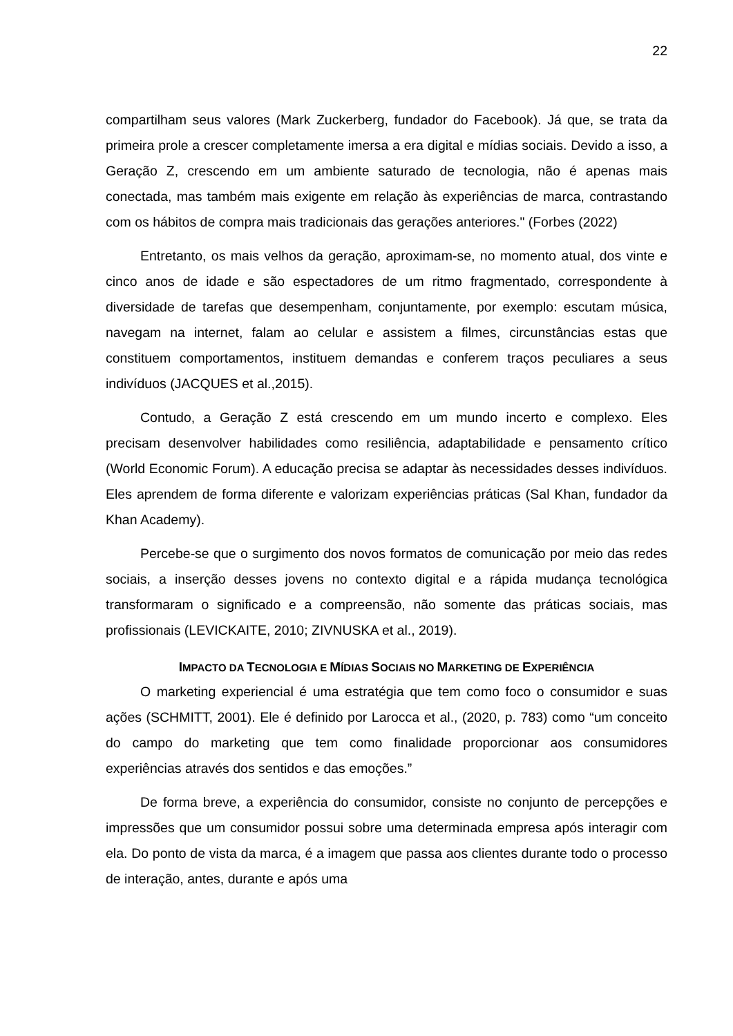22
compartilham seus valores (Mark Zuckerberg, fundador do Facebook). Já que, se trata da primeira prole a crescer completamente imersa a era digital e mídias sociais. Devido a isso, a Geração Z, crescendo em um ambiente saturado de tecnologia, não é apenas mais conectada, mas também mais exigente em relação às experiências de marca, contrastando com os hábitos de compra mais tradicionais das gerações anteriores." (Forbes (2022)
Entretanto, os mais velhos da geração, aproximam-se, no momento atual, dos vinte e cinco anos de idade e são espectadores de um ritmo fragmentado, correspondente à diversidade de tarefas que desempenham, conjuntamente, por exemplo: escutam música, navegam na internet, falam ao celular e assistem a filmes, circunstâncias estas que constituem comportamentos, instituem demandas e conferem traços peculiares a seus indivíduos (JACQUES et al.,2015).
Contudo, a Geração Z está crescendo em um mundo incerto e complexo. Eles precisam desenvolver habilidades como resiliência, adaptabilidade e pensamento crítico (World Economic Forum). A educação precisa se adaptar às necessidades desses indivíduos. Eles aprendem de forma diferente e valorizam experiências práticas (Sal Khan, fundador da Khan Academy).
Percebe-se que o surgimento dos novos formatos de comunicação por meio das redes sociais, a inserção desses jovens no contexto digital e a rápida mudança tecnológica transformaram o significado e a compreensão, não somente das práticas sociais, mas profissionais (LEVICKAITE, 2010; ZIVNUSKA et al., 2019).
IMPACTO DA TECNOLOGIA E MÍDIAS SOCIAIS NO MARKETING DE EXPERIÊNCIA
O marketing experiencial é uma estratégia que tem como foco o consumidor e suas ações (SCHMITT, 2001). Ele é definido por Larocca et al., (2020, p. 783) como “um conceito do campo do marketing que tem como finalidade proporcionar aos consumidores experiências através dos sentidos e das emoções.”
De forma breve, a experiência do consumidor, consiste no conjunto de percepções e impressões que um consumidor possui sobre uma determinada empresa após interagir com ela. Do ponto de vista da marca, é a imagem que passa aos clientes durante todo o processo de interação, antes, durante e após uma